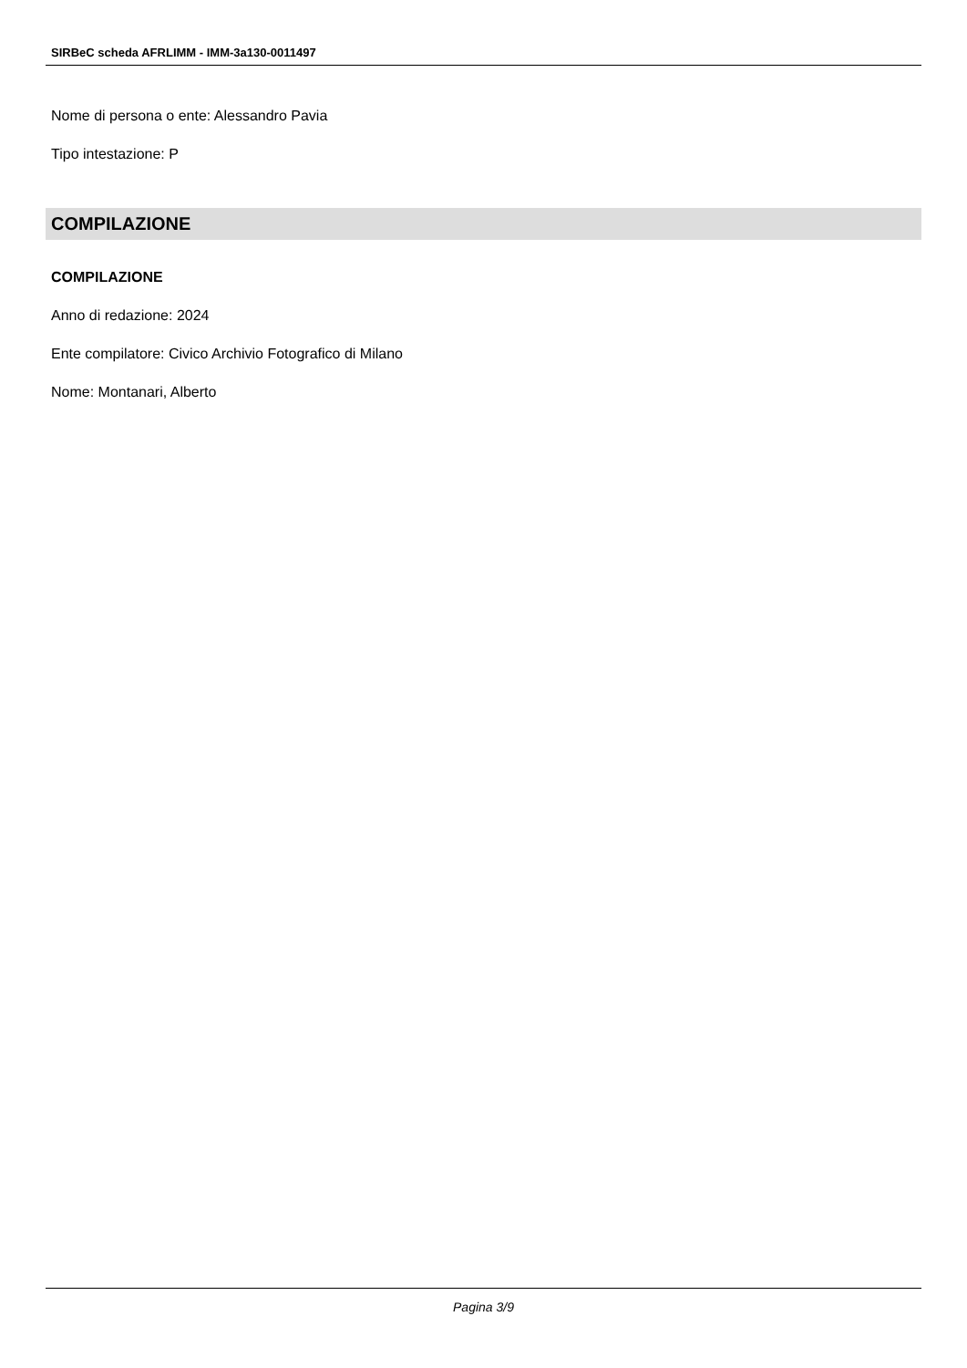SIRBeC scheda AFRLIMM - IMM-3a130-0011497
Nome di persona o ente: Alessandro Pavia
Tipo intestazione: P
COMPILAZIONE
COMPILAZIONE
Anno di redazione: 2024
Ente compilatore: Civico Archivio Fotografico di Milano
Nome: Montanari, Alberto
Pagina 3/9